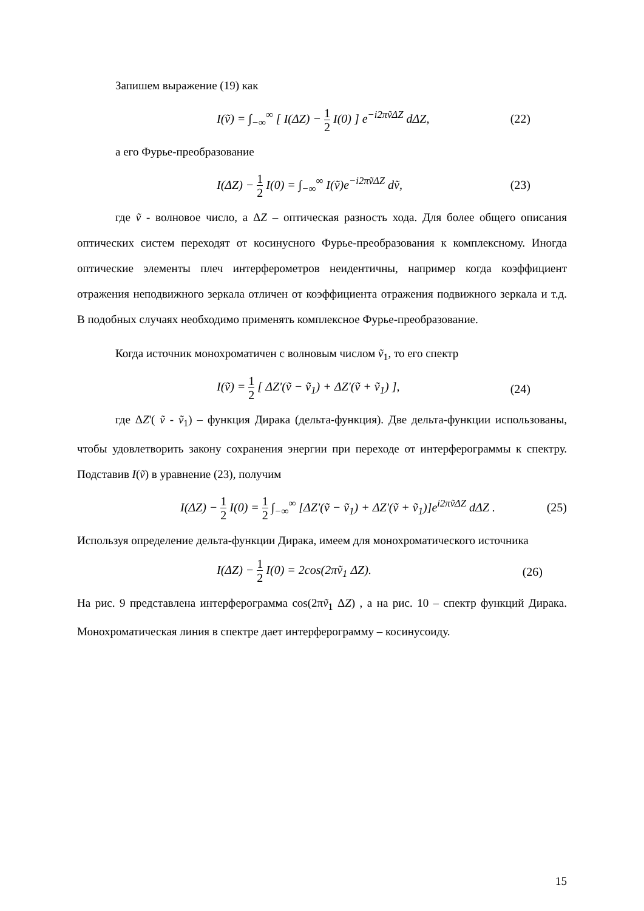Запишем выражение (19) как
I(ṽ) = ∫<sub>−∞</sub><sup>∞</sup> [ I(ΔZ) − 1 2 I(0) ] e<sup>−i2πṽΔZ</sup> dΔZ, (22)
а его Фурье-преобразование
I(ΔZ) − 1 2 I(0) = ∫<sub>−∞</sub><sup>∞</sup> I(ṽ)e<sup>−i2πṽΔZ</sup> dṽ, (23)
где ṽ - волновое число, а ΔZ – оптическая разность хода. Для более общего описания оптических систем переходят от косинусного Фурье-преобразования к комплексному. Иногда оптические элементы плеч интерферометров неидентичны, например когда коэффициент отражения неподвижного зеркала отличен от коэффициента отражения подвижного зеркала и т.д. В подобных случаях необходимо применять комплексное Фурье-преобразование.
Когда источник монохроматичен с волновым числом ṽ<sub>1</sub>, то его спектр
I(ṽ) = 1 2 [ ΔZ'(ṽ − ṽ<sub>1</sub>) + ΔZ'(ṽ + ṽ<sub>1</sub>) ], (24)
где ΔZ'( ṽ - ṽ<sub>1</sub>) – функция Дирака (дельта-функция). Две дельта-функции использованы, чтобы удовлетворить закону сохранения энергии при переходе от интерферограммы к спектру. Подставив I(ṽ) в уравнение (23), получим
I(ΔZ) − 1 2 I(0) = 1 2 ∫<sub>−∞</sub><sup>∞</sup> [ΔZ'(ṽ − ṽ<sub>1</sub>) + ΔZ'(ṽ + ṽ<sub>1</sub>)]e<sup>i2πṽΔZ</sup> dΔZ . (25)
Используя определение дельта-функции Дирака, имеем для монохроматического источника
I(ΔZ) − 1 2 I(0) = 2cos(2πṽ<sub>1</sub> ΔZ). (26)
На рис. 9 представлена интерферограмма cos(2πṽ<sub>1</sub> ΔZ) , а на рис. 10 – спектр функций Дирака. Монохроматическая линия в спектре дает интерферограмму – косинусоиду.
15